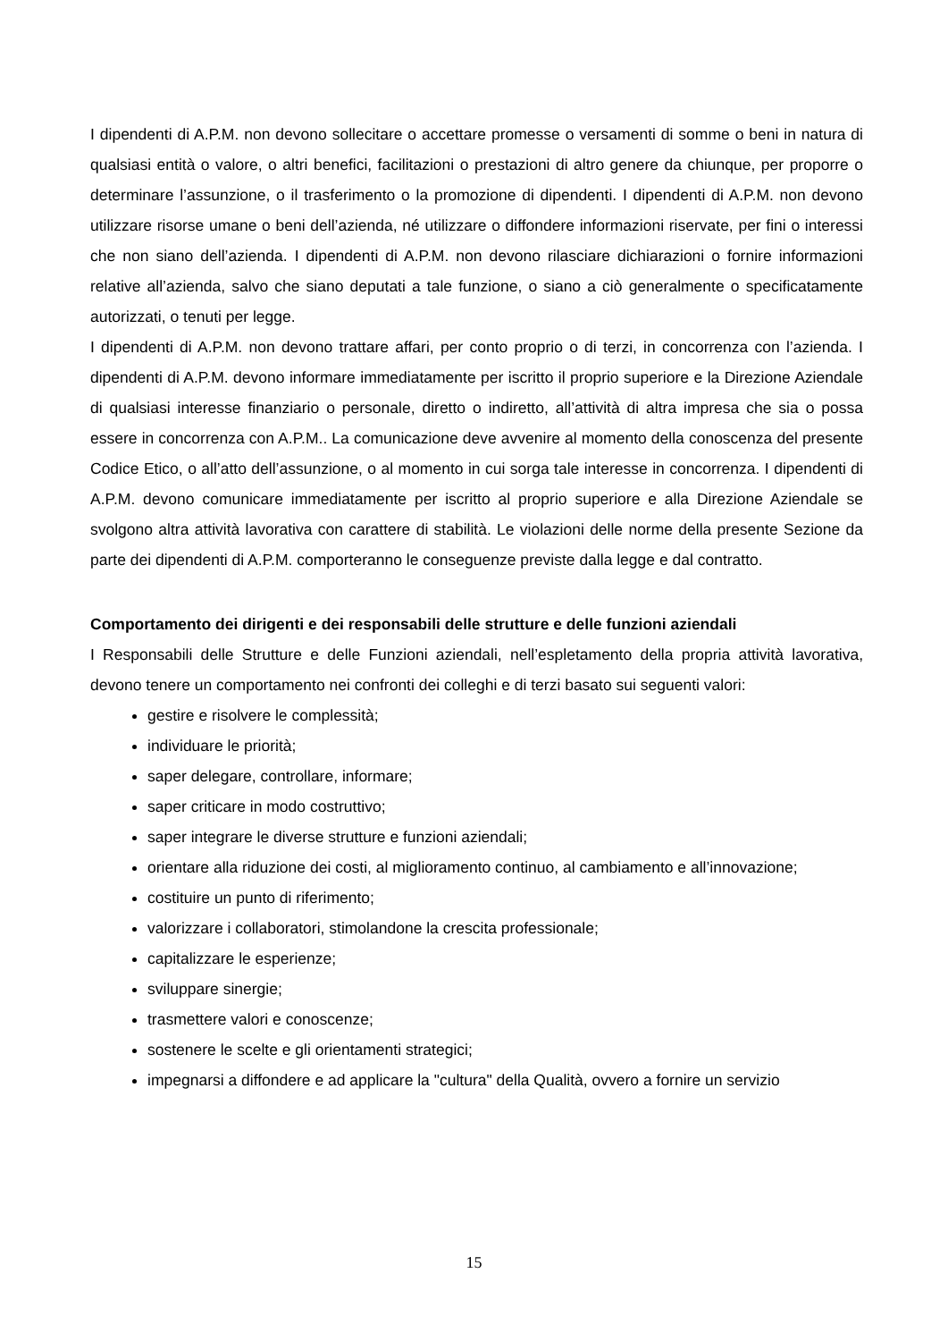I dipendenti di A.P.M. non devono sollecitare o accettare promesse o versamenti di somme o beni in natura di qualsiasi entità o valore, o altri benefici, facilitazioni o prestazioni di altro genere da chiunque, per proporre o determinare l’assunzione, o il trasferimento o la promozione di dipendenti. I dipendenti di A.P.M. non devono utilizzare risorse umane o beni dell’azienda, né utilizzare o diffondere informazioni riservate, per fini o interessi che non siano dell’azienda. I dipendenti di A.P.M. non devono rilasciare dichiarazioni o fornire informazioni relative all’azienda, salvo che siano deputati a tale funzione, o siano a ciò generalmente o specificatamente autorizzati, o tenuti per legge.
I dipendenti di A.P.M. non devono trattare affari, per conto proprio o di terzi, in concorrenza con l’azienda. I dipendenti di A.P.M. devono informare immediatamente per iscritto il proprio superiore e la Direzione Aziendale di qualsiasi interesse finanziario o personale, diretto o indiretto, all’attività di altra impresa che sia o possa essere in concorrenza con A.P.M.. La comunicazione deve avvenire al momento della conoscenza del presente Codice Etico, o all’atto dell’assunzione, o al momento in cui sorga tale interesse in concorrenza. I dipendenti di A.P.M. devono comunicare immediatamente per iscritto al proprio superiore e alla Direzione Aziendale se svolgono altra attività lavorativa con carattere di stabilità. Le violazioni delle norme della presente Sezione da parte dei dipendenti di A.P.M. comporteranno le conseguenze previste dalla legge e dal contratto.
Comportamento dei dirigenti e dei responsabili delle strutture e delle funzioni aziendali
I Responsabili delle Strutture e delle Funzioni aziendali, nell’espletamento della propria attività lavorativa, devono tenere un comportamento nei confronti dei colleghi e di terzi basato sui seguenti valori:
gestire e risolvere le complessità;
individuare le priorità;
saper delegare, controllare, informare;
saper criticare in modo costruttivo;
saper integrare le diverse strutture e funzioni aziendali;
orientare alla riduzione dei costi, al miglioramento continuo, al cambiamento e all’innovazione;
costituire un punto di riferimento;
valorizzare i collaboratori, stimolandone la crescita professionale;
capitalizzare le esperienze;
sviluppare sinergie;
trasmettere valori e conoscenze;
sostenere le scelte e gli orientamenti strategici;
impegnarsi a diffondere e ad applicare la "cultura" della Qualità, ovvero a fornire un servizio
15